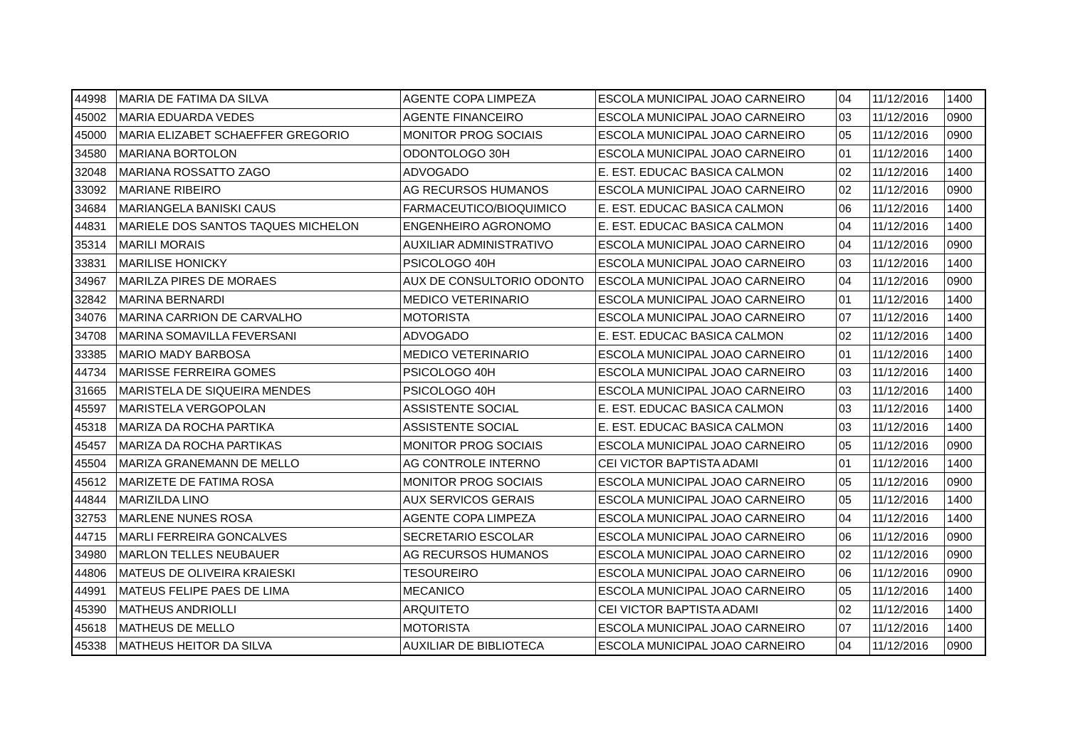| 44998 | MARIA DE FATIMA DA SILVA | AGENTE COPA LIMPEZA | ESCOLA MUNICIPAL JOAO CARNEIRO | 04 | 11/12/2016 | 1400 |
| 45002 | MARIA EDUARDA VEDES | AGENTE FINANCEIRO | ESCOLA MUNICIPAL JOAO CARNEIRO | 03 | 11/12/2016 | 0900 |
| 45000 | MARIA ELIZABET SCHAEFFER GREGORIO | MONITOR PROG SOCIAIS | ESCOLA MUNICIPAL JOAO CARNEIRO | 05 | 11/12/2016 | 0900 |
| 34580 | MARIANA BORTOLON | ODONTOLOGO 30H | ESCOLA MUNICIPAL JOAO CARNEIRO | 01 | 11/12/2016 | 1400 |
| 32048 | MARIANA ROSSATTO ZAGO | ADVOGADO | E. EST. EDUCAC BASICA CALMON | 02 | 11/12/2016 | 1400 |
| 33092 | MARIANE RIBEIRO | AG RECURSOS HUMANOS | ESCOLA MUNICIPAL JOAO CARNEIRO | 02 | 11/12/2016 | 0900 |
| 34684 | MARIANGELA BANISKI CAUS | FARMACEUTICO/BIOQUIMICO | E. EST. EDUCAC BASICA CALMON | 06 | 11/12/2016 | 1400 |
| 44831 | MARIELE DOS SANTOS TAQUES MICHELON | ENGENHEIRO AGRONOMO | E. EST. EDUCAC BASICA CALMON | 04 | 11/12/2016 | 1400 |
| 35314 | MARILI MORAIS | AUXILIAR ADMINISTRATIVO | ESCOLA MUNICIPAL JOAO CARNEIRO | 04 | 11/12/2016 | 0900 |
| 33831 | MARILISE HONICKY | PSICOLOGO 40H | ESCOLA MUNICIPAL JOAO CARNEIRO | 03 | 11/12/2016 | 1400 |
| 34967 | MARILZA PIRES DE MORAES | AUX DE CONSULTORIO ODONTO | ESCOLA MUNICIPAL JOAO CARNEIRO | 04 | 11/12/2016 | 0900 |
| 32842 | MARINA BERNARDI | MEDICO VETERINARIO | ESCOLA MUNICIPAL JOAO CARNEIRO | 01 | 11/12/2016 | 1400 |
| 34076 | MARINA CARRION DE CARVALHO | MOTORISTA | ESCOLA MUNICIPAL JOAO CARNEIRO | 07 | 11/12/2016 | 1400 |
| 34708 | MARINA SOMAVILLA FEVERSANI | ADVOGADO | E. EST. EDUCAC BASICA CALMON | 02 | 11/12/2016 | 1400 |
| 33385 | MARIO MADY BARBOSA | MEDICO VETERINARIO | ESCOLA MUNICIPAL JOAO CARNEIRO | 01 | 11/12/2016 | 1400 |
| 44734 | MARISSE FERREIRA GOMES | PSICOLOGO 40H | ESCOLA MUNICIPAL JOAO CARNEIRO | 03 | 11/12/2016 | 1400 |
| 31665 | MARISTELA DE SIQUEIRA MENDES | PSICOLOGO 40H | ESCOLA MUNICIPAL JOAO CARNEIRO | 03 | 11/12/2016 | 1400 |
| 45597 | MARISTELA VERGOPOLAN | ASSISTENTE SOCIAL | E. EST. EDUCAC BASICA CALMON | 03 | 11/12/2016 | 1400 |
| 45318 | MARIZA DA ROCHA PARTIKA | ASSISTENTE SOCIAL | E. EST. EDUCAC BASICA CALMON | 03 | 11/12/2016 | 1400 |
| 45457 | MARIZA DA ROCHA PARTIKAS | MONITOR PROG SOCIAIS | ESCOLA MUNICIPAL JOAO CARNEIRO | 05 | 11/12/2016 | 0900 |
| 45504 | MARIZA GRANEMANN DE MELLO | AG CONTROLE INTERNO | CEI VICTOR BAPTISTA ADAMI | 01 | 11/12/2016 | 1400 |
| 45612 | MARIZETE DE FATIMA ROSA | MONITOR PROG SOCIAIS | ESCOLA MUNICIPAL JOAO CARNEIRO | 05 | 11/12/2016 | 0900 |
| 44844 | MARIZILDA LINO | AUX SERVICOS GERAIS | ESCOLA MUNICIPAL JOAO CARNEIRO | 05 | 11/12/2016 | 1400 |
| 32753 | MARLENE NUNES ROSA | AGENTE COPA LIMPEZA | ESCOLA MUNICIPAL JOAO CARNEIRO | 04 | 11/12/2016 | 1400 |
| 44715 | MARLI FERREIRA GONCALVES | SECRETARIO ESCOLAR | ESCOLA MUNICIPAL JOAO CARNEIRO | 06 | 11/12/2016 | 0900 |
| 34980 | MARLON TELLES NEUBAUER | AG RECURSOS HUMANOS | ESCOLA MUNICIPAL JOAO CARNEIRO | 02 | 11/12/2016 | 0900 |
| 44806 | MATEUS DE OLIVEIRA KRAIESKI | TESOUREIRO | ESCOLA MUNICIPAL JOAO CARNEIRO | 06 | 11/12/2016 | 0900 |
| 44991 | MATEUS FELIPE PAES DE LIMA | MECANICO | ESCOLA MUNICIPAL JOAO CARNEIRO | 05 | 11/12/2016 | 1400 |
| 45390 | MATHEUS ANDRIOLLI | ARQUITETO | CEI VICTOR BAPTISTA ADAMI | 02 | 11/12/2016 | 1400 |
| 45618 | MATHEUS DE MELLO | MOTORISTA | ESCOLA MUNICIPAL JOAO CARNEIRO | 07 | 11/12/2016 | 1400 |
| 45338 | MATHEUS HEITOR DA SILVA | AUXILIAR DE BIBLIOTECA | ESCOLA MUNICIPAL JOAO CARNEIRO | 04 | 11/12/2016 | 0900 |